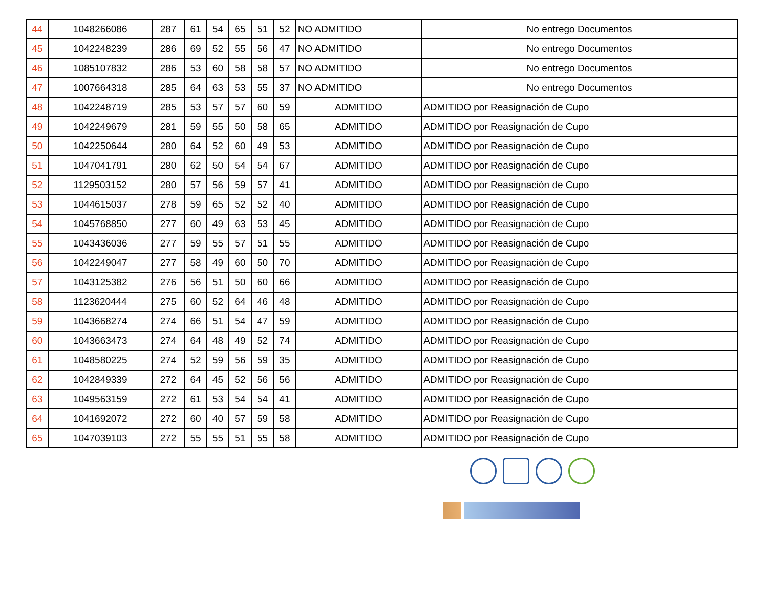| 44 | 1048266086 | 287 | 61 | 54 | 65 | 51 | 52 | NO ADMITIDO | No entrego Documentos |
| 45 | 1042248239 | 286 | 69 | 52 | 55 | 56 | 47 | NO ADMITIDO | No entrego Documentos |
| 46 | 1085107832 | 286 | 53 | 60 | 58 | 58 | 57 | NO ADMITIDO | No entrego Documentos |
| 47 | 1007664318 | 285 | 64 | 63 | 53 | 55 | 37 | NO ADMITIDO | No entrego Documentos |
| 48 | 1042248719 | 285 | 53 | 57 | 57 | 60 | 59 | ADMITIDO | ADMITIDO por Reasignación de Cupo |
| 49 | 1042249679 | 281 | 59 | 55 | 50 | 58 | 65 | ADMITIDO | ADMITIDO por Reasignación de Cupo |
| 50 | 1042250644 | 280 | 64 | 52 | 60 | 49 | 53 | ADMITIDO | ADMITIDO por Reasignación de Cupo |
| 51 | 1047041791 | 280 | 62 | 50 | 54 | 54 | 67 | ADMITIDO | ADMITIDO por Reasignación de Cupo |
| 52 | 1129503152 | 280 | 57 | 56 | 59 | 57 | 41 | ADMITIDO | ADMITIDO por Reasignación de Cupo |
| 53 | 1044615037 | 278 | 59 | 65 | 52 | 52 | 40 | ADMITIDO | ADMITIDO por Reasignación de Cupo |
| 54 | 1045768850 | 277 | 60 | 49 | 63 | 53 | 45 | ADMITIDO | ADMITIDO por Reasignación de Cupo |
| 55 | 1043436036 | 277 | 59 | 55 | 57 | 51 | 55 | ADMITIDO | ADMITIDO por Reasignación de Cupo |
| 56 | 1042249047 | 277 | 58 | 49 | 60 | 50 | 70 | ADMITIDO | ADMITIDO por Reasignación de Cupo |
| 57 | 1043125382 | 276 | 56 | 51 | 50 | 60 | 66 | ADMITIDO | ADMITIDO por Reasignación de Cupo |
| 58 | 1123620444 | 275 | 60 | 52 | 64 | 46 | 48 | ADMITIDO | ADMITIDO por Reasignación de Cupo |
| 59 | 1043668274 | 274 | 66 | 51 | 54 | 47 | 59 | ADMITIDO | ADMITIDO por Reasignación de Cupo |
| 60 | 1043663473 | 274 | 64 | 48 | 49 | 52 | 74 | ADMITIDO | ADMITIDO por Reasignación de Cupo |
| 61 | 1048580225 | 274 | 52 | 59 | 56 | 59 | 35 | ADMITIDO | ADMITIDO por Reasignación de Cupo |
| 62 | 1042849339 | 272 | 64 | 45 | 52 | 56 | 56 | ADMITIDO | ADMITIDO por Reasignación de Cupo |
| 63 | 1049563159 | 272 | 61 | 53 | 54 | 54 | 41 | ADMITIDO | ADMITIDO por Reasignación de Cupo |
| 64 | 1041692072 | 272 | 60 | 40 | 57 | 59 | 58 | ADMITIDO | ADMITIDO por Reasignación de Cupo |
| 65 | 1047039103 | 272 | 55 | 55 | 51 | 55 | 58 | ADMITIDO | ADMITIDO por Reasignación de Cupo |